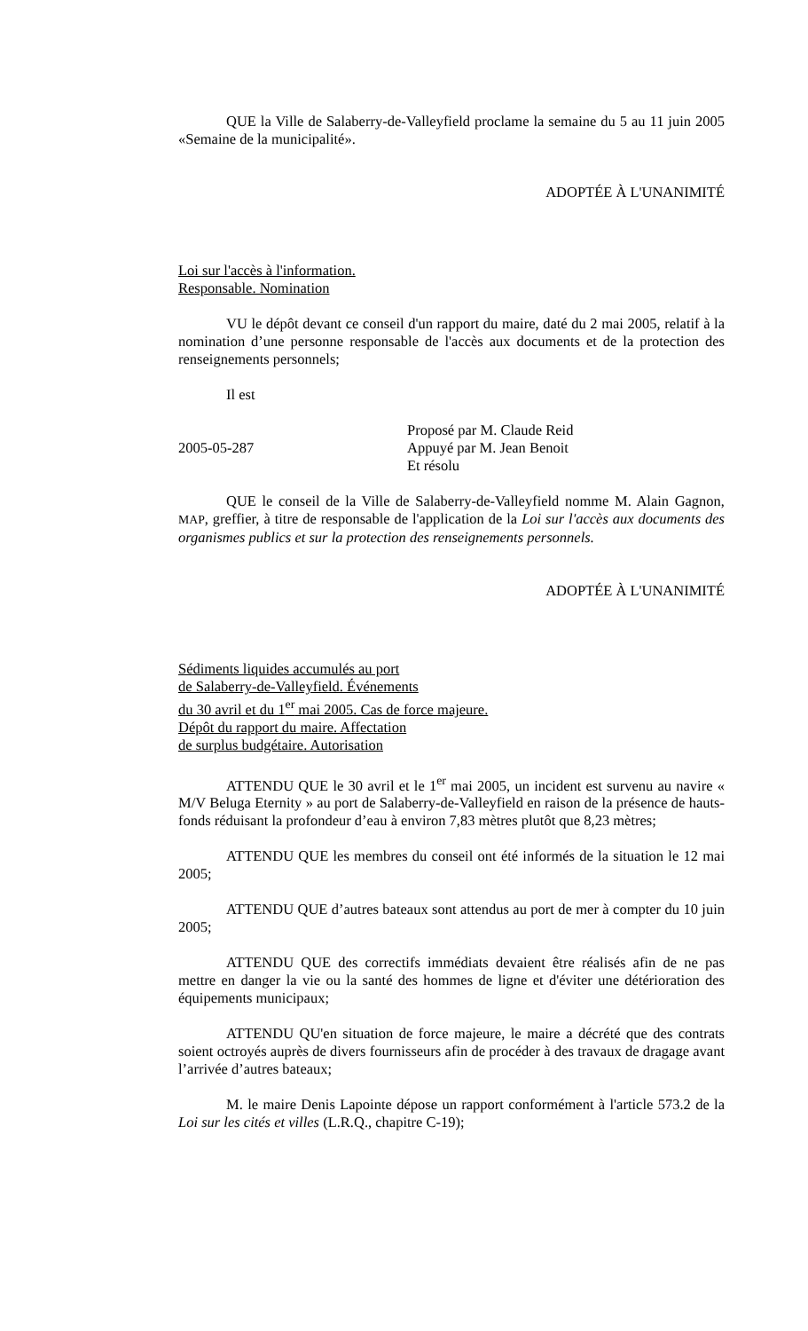QUE la Ville de Salaberry-de-Valleyfield proclame la semaine du 5 au 11 juin 2005 «Semaine de la municipalité».
ADOPTÉE À L'UNANIMITÉ
Loi sur l'accès à l'information.
Responsable. Nomination
VU le dépôt devant ce conseil d'un rapport du maire, daté du 2 mai 2005, relatif à la nomination d’une personne responsable de l'accès aux documents et de la protection des renseignements personnels;
Il est
Proposé par M. Claude Reid
2005-05-287 Appuyé par M. Jean Benoit
Et résolu
QUE le conseil de la Ville de Salaberry-de-Valleyfield nomme M. Alain Gagnon, MAP, greffier, à titre de responsable de l'application de la Loi sur l'accès aux documents des organismes publics et sur la protection des renseignements personnels.
ADOPTÉE À L'UNANIMITÉ
Sédiments liquides accumulés au port
de Salaberry-de-Valleyfield. Événements
du 30 avril et du 1<sup>er</sup> mai 2005. Cas de force majeure.
Dépôt du rapport du maire. Affectation
de surplus budgétaire. Autorisation
ATTENDU QUE le 30 avril et le 1<sup>er</sup> mai 2005, un incident est survenu au navire « M/V Beluga Eternity » au port de Salaberry-de-Valleyfield en raison de la présence de hauts-fonds réduisant la profondeur d’eau à environ 7,83 mètres plutôt que 8,23 mètres;
ATTENDU QUE les membres du conseil ont été informés de la situation le 12 mai 2005;
ATTENDU QUE d’autres bateaux sont attendus au port de mer à compter du 10 juin 2005;
ATTENDU QUE des correctifs immédiats devaient être réalisés afin de ne pas mettre en danger la vie ou la santé des hommes de ligne et d'éviter une détérioration des équipements municipaux;
ATTENDU QU'en situation de force majeure, le maire a décrété que des contrats soient octroyés auprès de divers fournisseurs afin de procéder à des travaux de dragage avant l’arrivée d’autres bateaux;
M. le maire Denis Lapointe dépose un rapport conformément à l'article 573.2 de la Loi sur les cités et villes (L.R.Q., chapitre C-19);